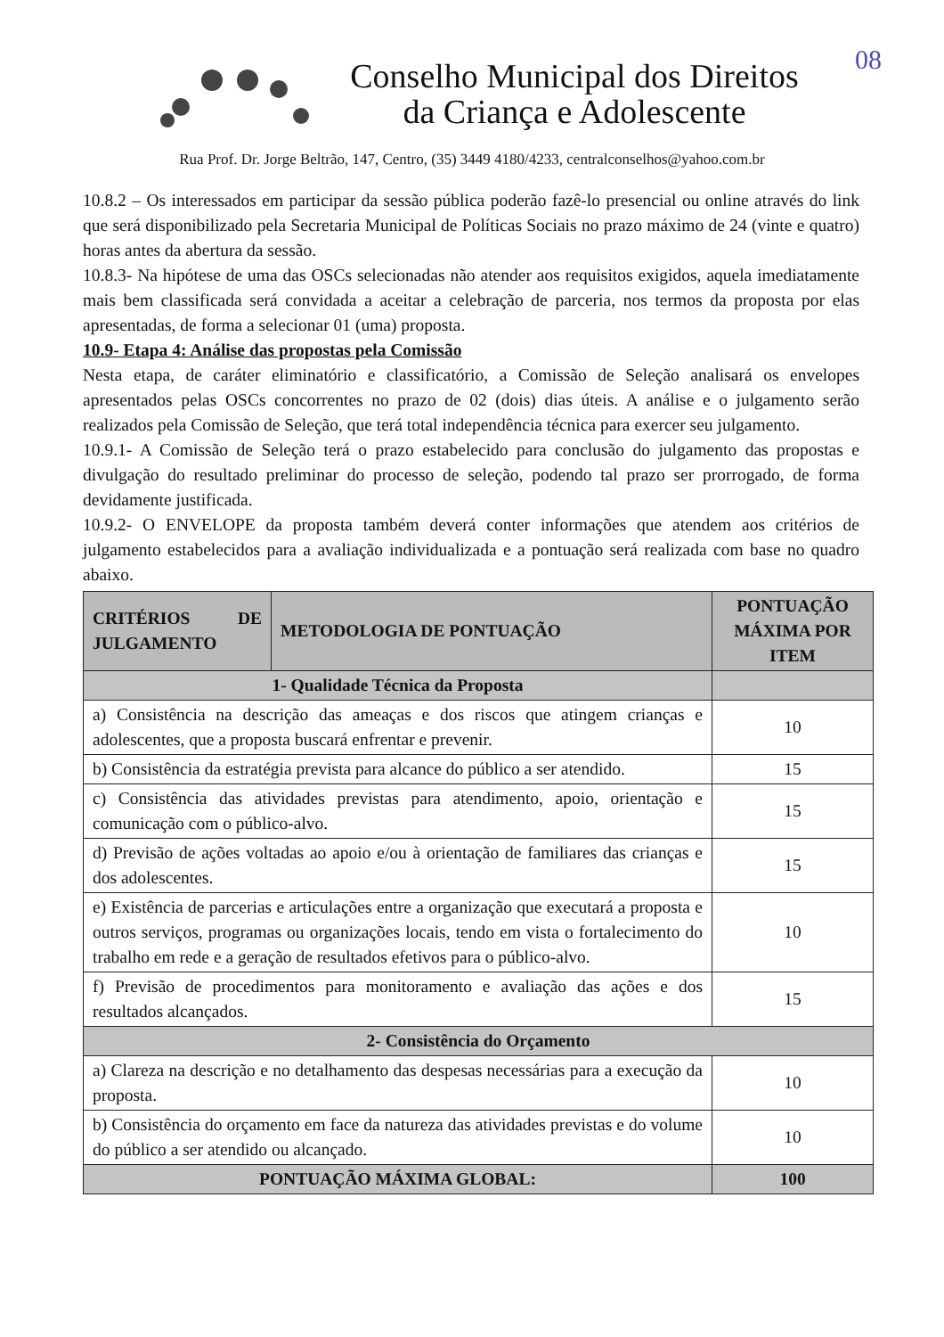08
Conselho Municipal dos Direitos
da Criança e Adolescente
Rua Prof. Dr. Jorge Beltrão, 147, Centro, (35) 3449 4180/4233, centralconselhos@yahoo.com.br
10.8.2 – Os interessados em participar da sessão pública poderão fazê-lo presencial ou online através do link que será disponibilizado pela Secretaria Municipal de Políticas Sociais no prazo máximo de 24 (vinte e quatro) horas antes da abertura da sessão.
10.8.3- Na hipótese de uma das OSCs selecionadas não atender aos requisitos exigidos, aquela imediatamente mais bem classificada será convidada a aceitar a celebração de parceria, nos termos da proposta por elas apresentadas, de forma a selecionar 01 (uma) proposta.
10.9- Etapa 4: Análise das propostas pela Comissão
Nesta etapa, de caráter eliminatório e classificatório, a Comissão de Seleção analisará os envelopes apresentados pelas OSCs concorrentes no prazo de 02 (dois) dias úteis. A análise e o julgamento serão realizados pela Comissão de Seleção, que terá total independência técnica para exercer seu julgamento.
10.9.1- A Comissão de Seleção terá o prazo estabelecido para conclusão do julgamento das propostas e divulgação do resultado preliminar do processo de seleção, podendo tal prazo ser prorrogado, de forma devidamente justificada.
10.9.2- O ENVELOPE da proposta também deverá conter informações que atendem aos critérios de julgamento estabelecidos para a avaliação individualizada e a pontuação será realizada com base no quadro abaixo.
| CRITÉRIOS DE JULGAMENTO | METODOLOGIA DE PONTUAÇÃO | PONTUAÇÃO MÁXIMA POR ITEM |
| --- | --- | --- |
| 1- Qualidade Técnica da Proposta | | |
| a) Consistência na descrição das ameaças e dos riscos que atingem crianças e adolescentes, que a proposta buscará enfrentar e prevenir. | | 10 |
| b) Consistência da estratégia prevista para alcance do público a ser atendido. | | 15 |
| c) Consistência das atividades previstas para atendimento, apoio, orientação e comunicação com o público-alvo. | | 15 |
| d) Previsão de ações voltadas ao apoio e/ou à orientação de familiares das crianças e dos adolescentes. | | 15 |
| e) Existência de parcerias e articulações entre a organização que executará a proposta e outros serviços, programas ou organizações locais, tendo em vista o fortalecimento do trabalho em rede e a geração de resultados efetivos para o público-alvo. | | 10 |
| f) Previsão de procedimentos para monitoramento e avaliação das ações e dos resultados alcançados. | | 15 |
| 2- Consistência do Orçamento | | |
| a) Clareza na descrição e no detalhamento das despesas necessárias para a execução da proposta. | | 10 |
| b) Consistência do orçamento em face da natureza das atividades previstas e do volume do público a ser atendido ou alcançado. | | 10 |
| PONTUAÇÃO MÁXIMA GLOBAL: | | 100 |